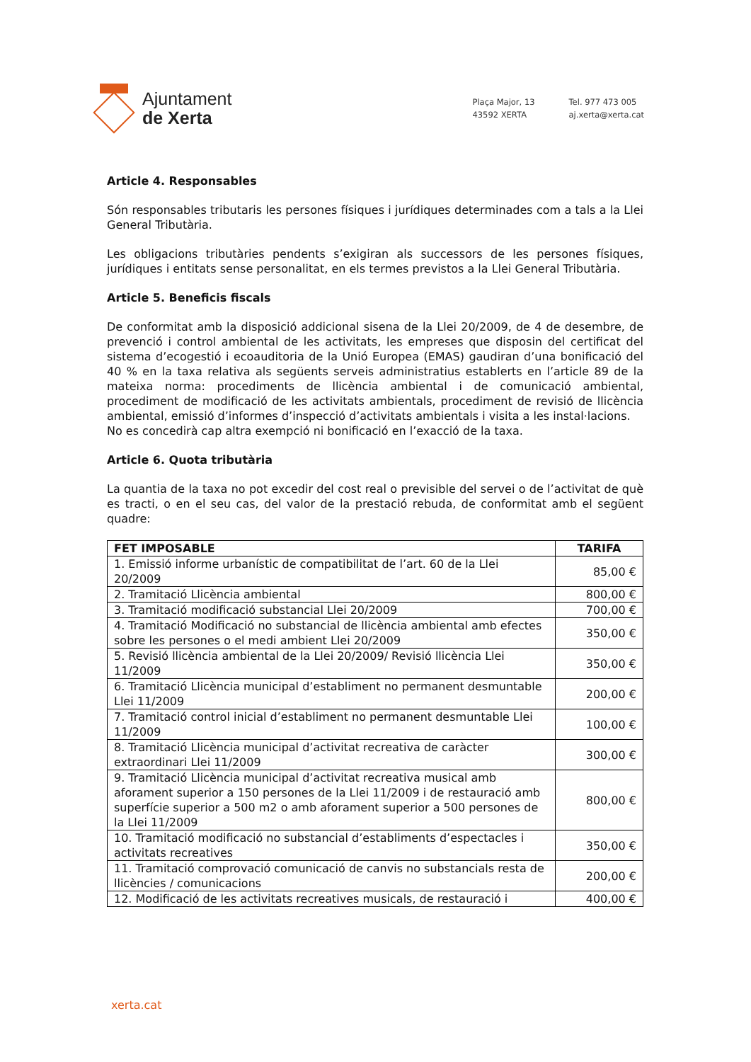Ajuntament
de Xerta
Plaça Major, 13
43592 XERTA
Tel. 977 473 005
aj.xerta@xerta.cat
Article 4. Responsables
Són responsables tributaris les persones físiques i jurídiques determinades com a tals a la Llei General Tributària.
Les obligacions tributàries pendents s’exigiran als successors de les persones físiques, jurídiques i entitats sense personalitat, en els termes previstos a la Llei General Tributària.
Article 5. Beneficis fiscals
De conformitat amb la disposició addicional sisena de la Llei 20/2009, de 4 de desembre, de prevenció i control ambiental de les activitats, les empreses que disposin del certificat del sistema d’ecogestió i ecoauditoria de la Unió Europea (EMAS) gaudiran d’una bonificació del 40 % en la taxa relativa als següents serveis administratius establerts en l’article 89 de la mateixa norma: procediments de llicència ambiental i de comunicació ambiental, procediment de modificació de les activitats ambientals, procediment de revisió de llicència ambiental, emissió d’informes d’inspecció d’activitats ambientals i visita a les instal·lacions.
No es concedirà cap altra exempció ni bonificació en l’exacció de la taxa.
Article 6. Quota tributària
La quantia de la taxa no pot excedir del cost real o previsible del servei o de l’activitat de què es tracti, o en el seu cas, del valor de la prestació rebuda, de conformitat amb el següent quadre:
| FET IMPOSABLE | TARIFA |
| --- | --- |
| 1. Emissió informe urbanístic de compatibilitat de l’art. 60 de la Llei 20/2009 | 85,00 € |
| 2. Tramitació Llicència ambiental | 800,00 € |
| 3. Tramitació modificació substancial Llei 20/2009 | 700,00 € |
| 4. Tramitació Modificació no substancial de llicència ambiental amb efectes sobre les persones o el medi ambient Llei 20/2009 | 350,00 € |
| 5. Revisió llicència ambiental de la Llei 20/2009/ Revisió llicència Llei 11/2009 | 350,00 € |
| 6. Tramitació Llicència municipal d’establiment no permanent desmuntable Llei 11/2009 | 200,00 € |
| 7. Tramitació control inicial d’establiment no permanent desmuntable Llei 11/2009 | 100,00 € |
| 8. Tramitació Llicència municipal d’activitat recreativa de caràcter extraordinari Llei 11/2009 | 300,00 € |
| 9. Tramitació Llicència municipal d’activitat recreativa musical amb aforament superior a 150 persones de la Llei 11/2009 i de restauració amb superfície superior a 500 m2 o amb aforament superior a 500 persones de la Llei 11/2009 | 800,00 € |
| 10. Tramitació modificació no substancial d’establiments d’espectacles i activitats recreatives | 350,00 € |
| 11. Tramitació comprovació comunicació de canvis no substancials resta de llicències / comunicacions | 200,00 € |
| 12. Modificació de les activitats recreatives musicals, de restauració i | 400,00 € |
xerta.cat